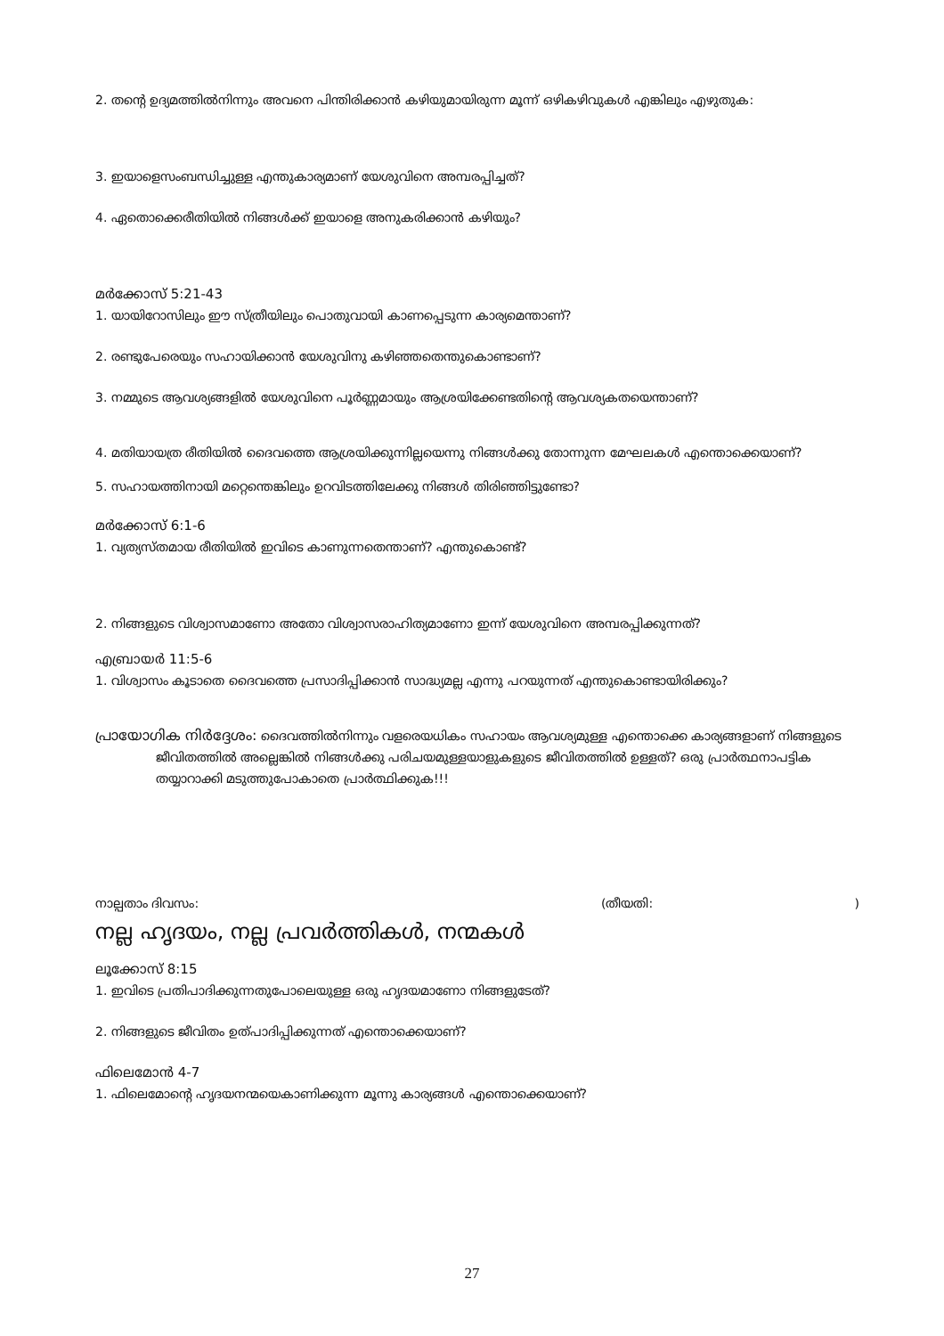2. തന്റെ ഉദ്യമത്തിൽനിന്നും അവനെ പിന്തിരിക്കാൻ കഴിയുമായിരുന്ന മൂന്ന് ഒഴികഴിവുകൾ എങ്കിലും എഴുതുക:
3. ഇയാളെസംബന്ധിച്ചുള്ള എന്തുകാര്യമാണ് യേശുവിനെ അമ്പരപ്പിച്ചത്?
4. ഏതൊക്കെരീതിയിൽ നിങ്ങൾക്ക് ഇയാളെ അനുകരിക്കാൻ കഴിയും?
മർക്കോസ് 5:21-43
1. യായിറോസിലും ഈ സ്ത്രീയിലും പൊതുവായി കാണപ്പെടുന്ന കാര്യമെന്താണ്?
2. രണ്ടുപേരെയും സഹായിക്കാൻ യേശുവിനു കഴിഞ്ഞതെന്തുകൊണ്ടാണ്?
3. നമ്മുടെ ആവശ്യങ്ങളിൽ യേശുവിനെ പൂർണ്ണമായും ആശ്രയിക്കേണ്ടതിന്റെ ആവശ്യകതയെന്താണ്?
4. മതിയായത്ര രീതിയിൽ ദൈവത്തെ ആശ്രയിക്കുന്നില്ലയെന്നു നിങ്ങൾക്കു തോന്നുന്ന മേഘലകൾ എന്തൊക്കെയാണ്?
5. സഹായത്തിനായി മറ്റെന്തെങ്കിലും ഉറവിടത്തിലേക്കു നിങ്ങൾ തിരിഞ്ഞിട്ടുണ്ടോ?
മർക്കോസ് 6:1-6
1. വ്യത്യസ്തമായ രീതിയിൽ ഇവിടെ കാണുന്നതെന്താണ്? എന്തുകൊണ്ട്?
2. നിങ്ങളുടെ വിശ്വാസമാണോ അതോ വിശ്വാസരാഹിത്യമാണോ ഇന്ന് യേശുവിനെ അമ്പരപ്പിക്കുന്നത്?
എബ്രായർ 11:5-6
1. വിശ്വാസം കൂടാതെ ദൈവത്തെ പ്രസാദിപ്പിക്കാൻ സാദ്ധ്യമല്ല എന്നു പറയുന്നത് എന്തുകൊണ്ടായിരിക്കും?
പ്രായോഗിക നിർദ്ദേശം: ദൈവത്തിൽനിന്നും വളരെയധികം സഹായം ആവശ്യമുള്ള എന്തൊക്കെ കാര്യങ്ങളാണ് നിങ്ങളുടെ ജീവിതത്തിൽ അല്ലെങ്കിൽ നിങ്ങൾക്കു പരിചയമുള്ളയാളുകളുടെ ജീവിതത്തിൽ ഉള്ളത്? ഒരു പ്രാർത്ഥനാപട്ടിക തയ്യാറാക്കി മടുത്തുപോകാതെ പ്രാർത്ഥിക്കുക!!!
നാല്പതാം ദിവസം: (തീയതി:)
നല്ല ഹൃദയം, നല്ല പ്രവർത്തികൾ, നന്മകൾ
ലൂക്കോസ് 8:15
1. ഇവിടെ പ്രതിപാദിക്കുന്നതുപോലെയുള്ള ഒരു ഹൃദയമാണോ നിങ്ങളുടേത്?
2. നിങ്ങളുടെ ജീവിതം ഉത്പാദിപ്പിക്കുന്നത് എന്തൊക്കെയാണ്?
ഫിലെമോൻ 4-7
1. ഫിലെമോന്റെ ഹൃദയനന്മയെകാണിക്കുന്ന മൂന്നു കാര്യങ്ങൾ എന്തൊക്കെയാണ്?
27